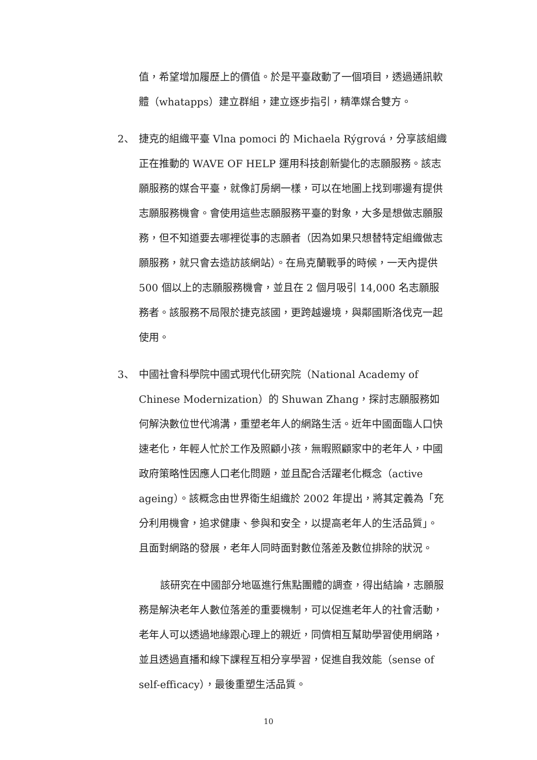值，希望增加履歷上的價值。於是平臺啟動了一個項目，透過通訊軟體（whatapps）建立群組，建立逐步指引，精準媒合雙方。
2、 捷克的組織平臺 Vlna pomoci 的 Michaela Rýgrová，分享該組織正在推動的 WAVE OF HELP 運用科技創新變化的志願服務。該志願服務的媒合平臺，就像訂房網一樣，可以在地圖上找到哪邊有提供志願服務機會。會使用這些志願服務平臺的對象，大多是想做志願服務，但不知道要去哪裡從事的志願者（因為如果只想替特定組織做志願服務，就只會去造訪該網站）。在烏克蘭戰爭的時候，一天內提供 500 個以上的志願服務機會，並且在 2 個月吸引 14,000 名志願服務者。該服務不局限於捷克該國，更跨越邊境，與鄰國斯洛伐克一起使用。
3、 中國社會科學院中國式現代化研究院（National Academy of Chinese Modernization）的 Shuwan Zhang，探討志願服務如何解決數位世代鴻溝，重塑老年人的網路生活。近年中國面臨人口快速老化，年輕人忙於工作及照顧小孩，無暇照顧家中的老年人，中國政府策略性因應人口老化問題，並且配合活躍老化概念（active ageing）。該概念由世界衛生組織於 2002 年提出，將其定義為「充分利用機會，追求健康、參與和安全，以提高老年人的生活品質」。且面對網路的發展，老年人同時面對數位落差及數位排除的狀況。
該研究在中國部分地區進行焦點團體的調查，得出結論，志願服務是解決老年人數位落差的重要機制，可以促進老年人的社會活動，老年人可以透過地緣跟心理上的親近，同儕相互幫助學習使用網路，並且透過直播和線下課程互相分享學習，促進自我效能（sense of self-efficacy），最後重塑生活品質。
10